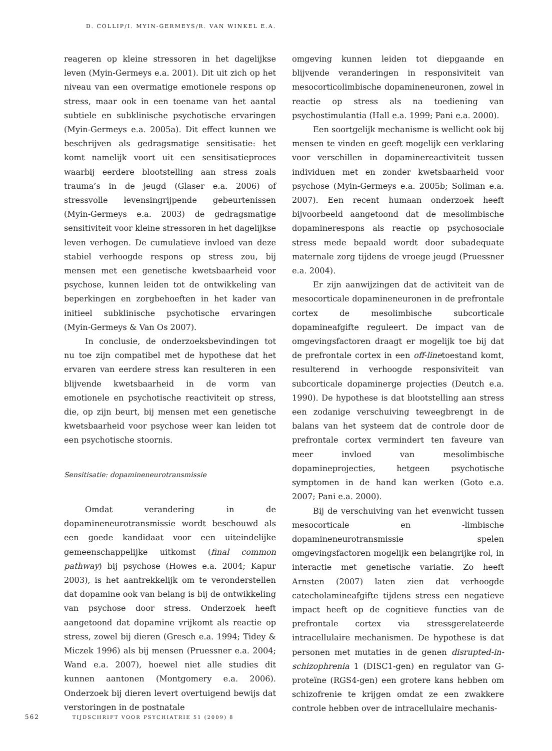D. COLLIP/I. MYIN-GERMEYS/R. VAN WINKEL E.A.
reageren op kleine stressoren in het dagelijkse leven (Myin-Germeys e.a. 2001). Dit uit zich op het niveau van een overmatige emotionele respons op stress, maar ook in een toename van het aantal subtiele en subklinische psychotische ervaringen (Myin-Germeys e.a. 2005a). Dit effect kunnen we beschrijven als gedragsmatige sensitisatie: het komt namelijk voort uit een sensitisatieproces waarbij eerdere blootstelling aan stress zoals trauma’s in de jeugd (Glaser e.a. 2006) of stressvolle levensingrijpende gebeurtenissen (Myin-Germeys e.a. 2003) de gedragsmatige sensitiviteit voor kleine stressoren in het dagelijkse leven verhogen. De cumulatieve invloed van deze stabiel verhoogde respons op stress zou, bij mensen met een genetische kwetsbaarheid voor psychose, kunnen leiden tot de ontwikkeling van beperkingen en zorgbehoeften in het kader van initieel subklinische psychotische ervaringen (Myin-Germeys & Van Os 2007).
In conclusie, de onderzoeksbevindingen tot nu toe zijn compatibel met de hypothese dat het ervaren van eerdere stress kan resulteren in een blijvende kwetsbaarheid in de vorm van emotionele en psychotische reactiviteit op stress, die, op zijn beurt, bij mensen met een genetische kwetsbaarheid voor psychose weer kan leiden tot een psychotische stoornis.
Sensitisatie: dopamineneurotransmissie
Omdat verandering in de dopamineneurotransmissie wordt beschouwd als een goede kandidaat voor een uiteindelijke gemeenschappelijke uitkomst (final common pathway) bij psychose (Howes e.a. 2004; Kapur 2003), is het aantrekkelijk om te veronderstellen dat dopamine ook van belang is bij de ontwikkeling van psychose door stress. Onderzoek heeft aangetoond dat dopamine vrijkomt als reactie op stress, zowel bij dieren (Gresch e.a. 1994; Tidey & Miczek 1996) als bij mensen (Pruessner e.a. 2004; Wand e.a. 2007), hoewel niet alle studies dit kunnen aantonen (Montgomery e.a. 2006). Onderzoek bij dieren levert overtuigend bewijs dat verstoringen in de postnatale
omgeving kunnen leiden tot diepgaande en blijvende veranderingen in responsiviteit van mesocorticolimbische dopamineneuronen, zowel in reactie op stress als na toediening van psychostimulantia (Hall e.a. 1999; Pani e.a. 2000).
Een soortgelijk mechanisme is wellicht ook bij mensen te vinden en geeft mogelijk een verklaring voor verschillen in dopaminereactiviteit tussen individuen met en zonder kwetsbaarheid voor psychose (Myin-Germeys e.a. 2005b; Soliman e.a. 2007). Een recent humaan onderzoek heeft bijvoorbeeld aangetoond dat de mesolimbische dopaminerespons als reactie op psychosociale stress mede bepaald wordt door subadequate maternale zorg tijdens de vroege jeugd (Pruessner e.a. 2004).
Er zijn aanwijzingen dat de activiteit van de mesocorticale dopamineneuronen in de prefrontale cortex de mesolimbische subcorticale dopamineafgifte reguleert. De impact van de omgevingsfactoren draagt er mogelijk toe bij dat de prefrontale cortex in een off-linetoestand komt, resulterend in verhoogde responsiviteit van subcorticale dopaminerge projecties (Deutch e.a. 1990). De hypothese is dat blootstelling aan stress een zodanige verschuiving teweegbrengt in de balans van het systeem dat de controle door de prefrontale cortex vermindert ten faveure van meer invloed van mesolimbische dopamineprojecties, hetgeen psychotische symptomen in de hand kan werken (Goto e.a. 2007; Pani e.a. 2000).
Bij de verschuiving van het evenwicht tussen mesocorticale en -limbische dopamineneurotransmissie spelen omgevingsfactoren mogelijk een belangrijke rol, in interactie met genetische variatie. Zo heeft Arnsten (2007) laten zien dat verhoogde catecholamineafgifte tijdens stress een negatieve impact heeft op de cognitieve functies van de prefrontale cortex via stressgerelateerde intracellulaire mechanismen. De hypothese is dat personen met mutaties in de genen disrupted-in-schizophrenia 1 (DISC1-gen) en regulator van G-proteïne (RGS4-gen) een grotere kans hebben om schizofrenie te krijgen omdat ze een zwakkere controle hebben over de intracellulaire mechanis-
562 TIJDSCHRIFT VOOR PSYCHIATRIE 51 (2009) 8